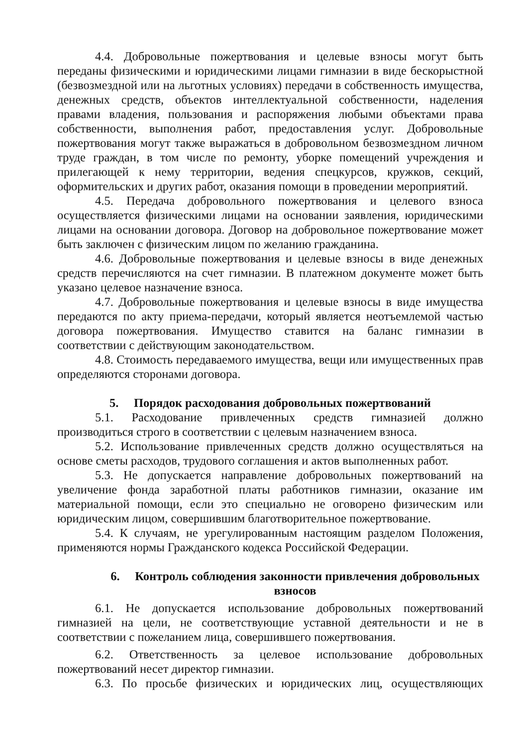4.4. Добровольные пожертвования и целевые взносы могут быть переданы физическими и юридическими лицами гимназии в виде бескорыстной (безвозмездной или на льготных условиях) передачи в собственность имущества, денежных средств, объектов интеллектуальной собственности, наделения правами владения, пользования и распоряжения любыми объектами права собственности, выполнения работ, предоставления услуг. Добровольные пожертвования могут также выражаться в добровольном безвозмездном личном труде граждан, в том числе по ремонту, уборке помещений учреждения и прилегающей к нему территории, ведения спецкурсов, кружков, секций, оформительских и других работ, оказания помощи в проведении мероприятий.
4.5. Передача добровольного пожертвования и целевого взноса осуществляется физическими лицами на основании заявления, юридическими лицами на основании договора. Договор на добровольное пожертвование может быть заключен с физическим лицом по желанию гражданина.
4.6. Добровольные пожертвования и целевые взносы в виде денежных средств перечисляются на счет гимназии. В платежном документе может быть указано целевое назначение взноса.
4.7. Добровольные пожертвования и целевые взносы в виде имущества передаются по акту приема-передачи, который является неотъемлемой частью договора пожертвования. Имущество ставится на баланс гимназии в соответствии с действующим законодательством.
4.8. Стоимость передаваемого имущества, вещи или имущественных прав определяются сторонами договора.
5. Порядок расходования добровольных пожертвований
5.1. Расходование привлеченных средств гимназией должно производиться строго в соответствии с целевым назначением взноса.
5.2. Использование привлеченных средств должно осуществляться на основе сметы расходов, трудового соглашения и актов выполненных работ.
5.3. Не допускается направление добровольных пожертвований на увеличение фонда заработной платы работников гимназии, оказание им материальной помощи, если это специально не оговорено физическим или юридическим лицом, совершившим благотворительное пожертвование.
5.4. К случаям, не урегулированным настоящим разделом Положения, применяются нормы Гражданского кодекса Российской Федерации.
6. Контроль соблюдения законности привлечения добровольных взносов
6.1. Не допускается использование добровольных пожертвований гимназией на цели, не соответствующие уставной деятельности и не в соответствии с пожеланием лица, совершившего пожертвования.
6.2. Ответственность за целевое использование добровольных пожертвований несет директор гимназии.
6.3. По просьбе физических и юридических лиц, осуществляющих